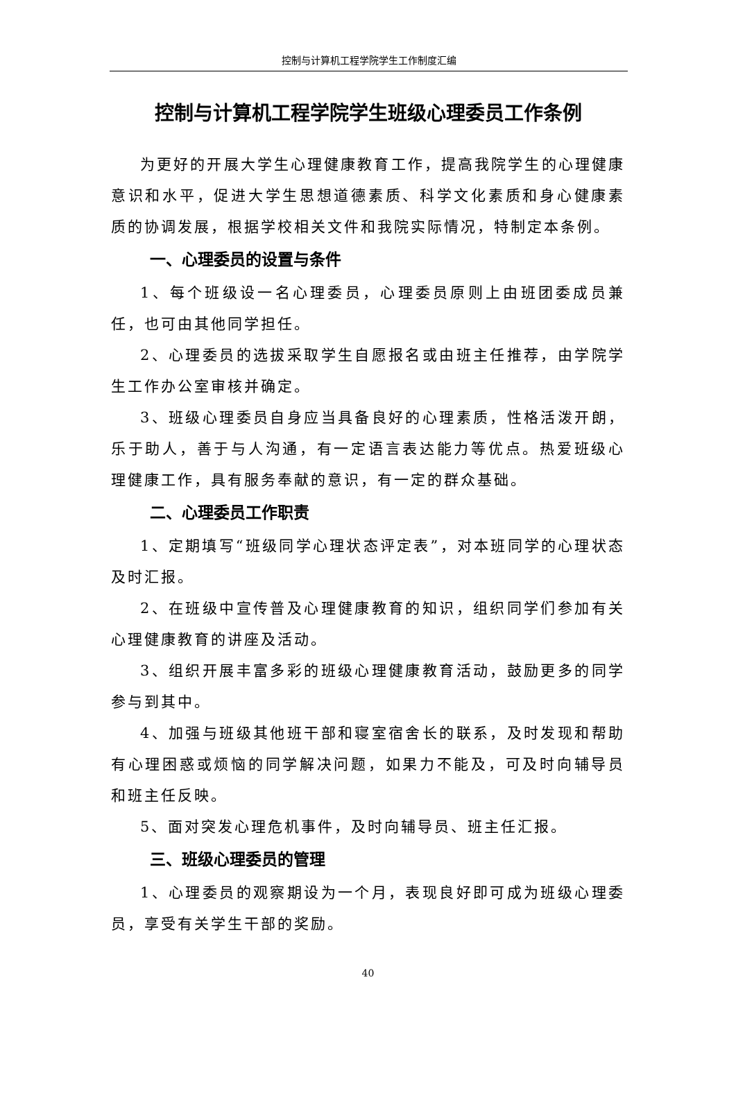控制与计算机工程学院学生工作制度汇编
控制与计算机工程学院学生班级心理委员工作条例
为更好的开展大学生心理健康教育工作，提高我院学生的心理健康意识和水平，促进大学生思想道德素质、科学文化素质和身心健康素质的协调发展，根据学校相关文件和我院实际情况，特制定本条例。
一、心理委员的设置与条件
1、每个班级设一名心理委员，心理委员原则上由班团委成员兼任，也可由其他同学担任。
2、心理委员的选拔采取学生自愿报名或由班主任推荐，由学院学生工作办公室审核并确定。
3、班级心理委员自身应当具备良好的心理素质，性格活泼开朗，乐于助人，善于与人沟通，有一定语言表达能力等优点。热爱班级心理健康工作，具有服务奉献的意识，有一定的群众基础。
二、心理委员工作职责
1、定期填写“班级同学心理状态评定表”，对本班同学的心理状态及时汇报。
2、在班级中宣传普及心理健康教育的知识，组织同学们参加有关心理健康教育的讲座及活动。
3、组织开展丰富多彩的班级心理健康教育活动，鼓励更多的同学参与到其中。
4、加强与班级其他班干部和寝室宿舍长的联系，及时发现和帮助有心理困惑或烦恼的同学解决问题，如果力不能及，可及时向辅导员和班主任反映。
5、面对突发心理危机事件，及时向辅导员、班主任汇报。
三、班级心理委员的管理
1、心理委员的观察期设为一个月，表现良好即可成为班级心理委员，享受有关学生干部的奖励。
40